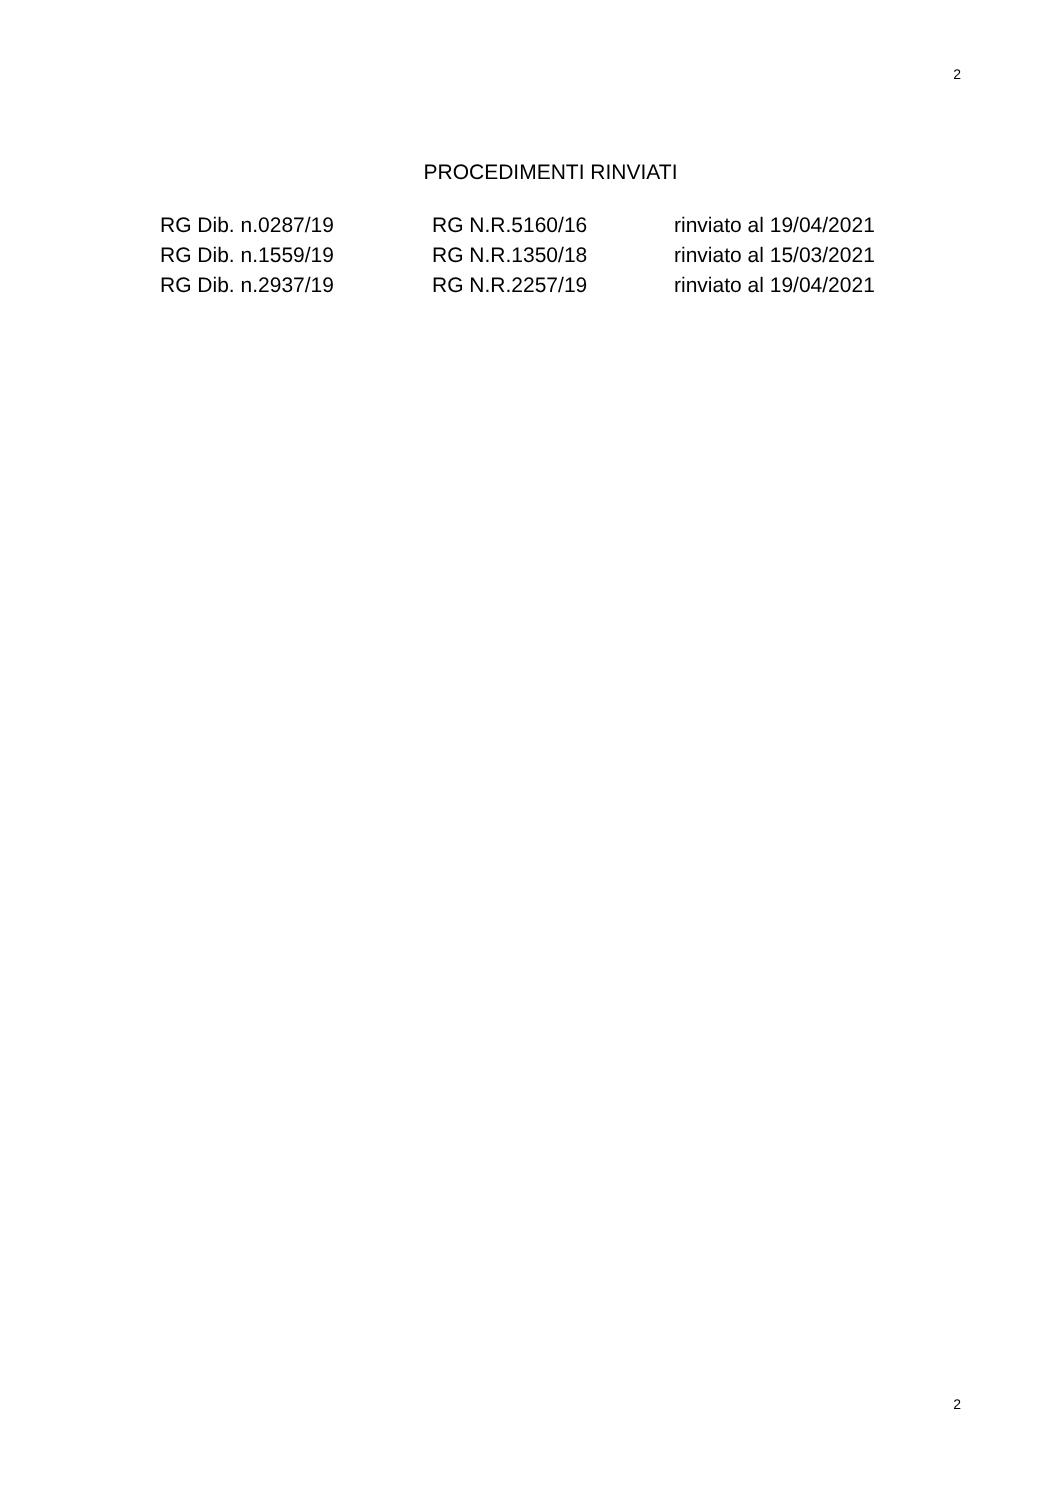2
PROCEDIMENTI RINVIATI
| RG Dib. n.0287/19 | RG N.R.5160/16 | rinviato al 19/04/2021 |
| RG Dib. n.1559/19 | RG N.R.1350/18 | rinviato al 15/03/2021 |
| RG Dib. n.2937/19 | RG N.R.2257/19 | rinviato al 19/04/2021 |
2